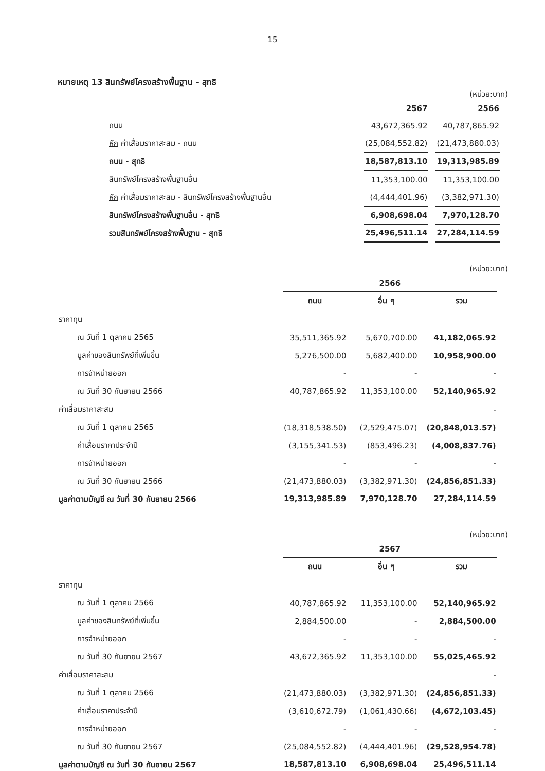15
หมายเหตุ 13 สินทรัพย์โครงสร้างพื้นฐาน - สุทธิ
(หน่วย:บาท)
| | 2567 | 2566 |
| ถนน | 43,672,365.92 | 40,787,865.92 |
| หัก ค่าเสื่อมราคาสะสม - ถนน | (25,084,552.82) | (21,473,880.03) |
| ถนน - สุทธิ | 18,587,813.10 | 19,313,985.89 |
| สินทรัพย์โครงสร้างพื้นฐานอื่น | 11,353,100.00 | 11,353,100.00 |
| หัก ค่าเสื่อมราคาสะสม - สินทรัพย์โครงสร้างพื้นฐานอื่น | (4,444,401.96) | (3,382,971.30) |
| สินทรัพย์โครงสร้างพื้นฐานอื่น - สุทธิ | 6,908,698.04 | 7,970,128.70 |
| รวมสินทรัพย์โครงสร้างพื้นฐาน - สุทธิ | 25,496,511.14 | 27,284,114.59 |
(หน่วย:บาท)
| | 2566 | | |
| | ถนน | อื่น ๆ | รวม |
| ราคาทุน | | | |
| ณ วันที่ 1 ตุลาคม 2565 | 35,511,365.92 | 5,670,700.00 | 41,182,065.92 |
| มูลค่าของสินทรัพย์ที่เพิ่มขึ้น | 5,276,500.00 | 5,682,400.00 | 10,958,900.00 |
| การจำหน่ายออก | - | - | - |
| ณ วันที่ 30 กันยายน 2566 | 40,787,865.92 | 11,353,100.00 | 52,140,965.92 |
| ค่าเสื่อมราคาสะสม | | | - |
| ณ วันที่ 1 ตุลาคม 2565 | (18,318,538.50) | (2,529,475.07) | (20,848,013.57) |
| ค่าเสื่อมราคาประจำปี | (3,155,341.53) | (853,496.23) | (4,008,837.76) |
| การจำหน่ายออก | - | - | - |
| ณ วันที่ 30 กันยายน 2566 | (21,473,880.03) | (3,382,971.30) | (24,856,851.33) |
| มูลค่าตามบัญชี ณ วันที่ 30 กันยายน 2566 | 19,313,985.89 | 7,970,128.70 | 27,284,114.59 |
(หน่วย:บาท)
| | 2567 | | |
| | ถนน | อื่น ๆ | รวม |
| ราคาทุน | | | |
| ณ วันที่ 1 ตุลาคม 2566 | 40,787,865.92 | 11,353,100.00 | 52,140,965.92 |
| มูลค่าของสินทรัพย์ที่เพิ่มขึ้น | 2,884,500.00 | - | 2,884,500.00 |
| การจำหน่ายออก | - | - | - |
| ณ วันที่ 30 กันยายน 2567 | 43,672,365.92 | 11,353,100.00 | 55,025,465.92 |
| ค่าเสื่อมราคาสะสม | | | - |
| ณ วันที่ 1 ตุลาคม 2566 | (21,473,880.03) | (3,382,971.30) | (24,856,851.33) |
| ค่าเสื่อมราคาประจำปี | (3,610,672.79) | (1,061,430.66) | (4,672,103.45) |
| การจำหน่ายออก | - | - | - |
| ณ วันที่ 30 กันยายน 2567 | (25,084,552.82) | (4,444,401.96) | (29,528,954.78) |
| มูลค่าตามบัญชี ณ วันที่ 30 กันยายน 2567 | 18,587,813.10 | 6,908,698.04 | 25,496,511.14 |